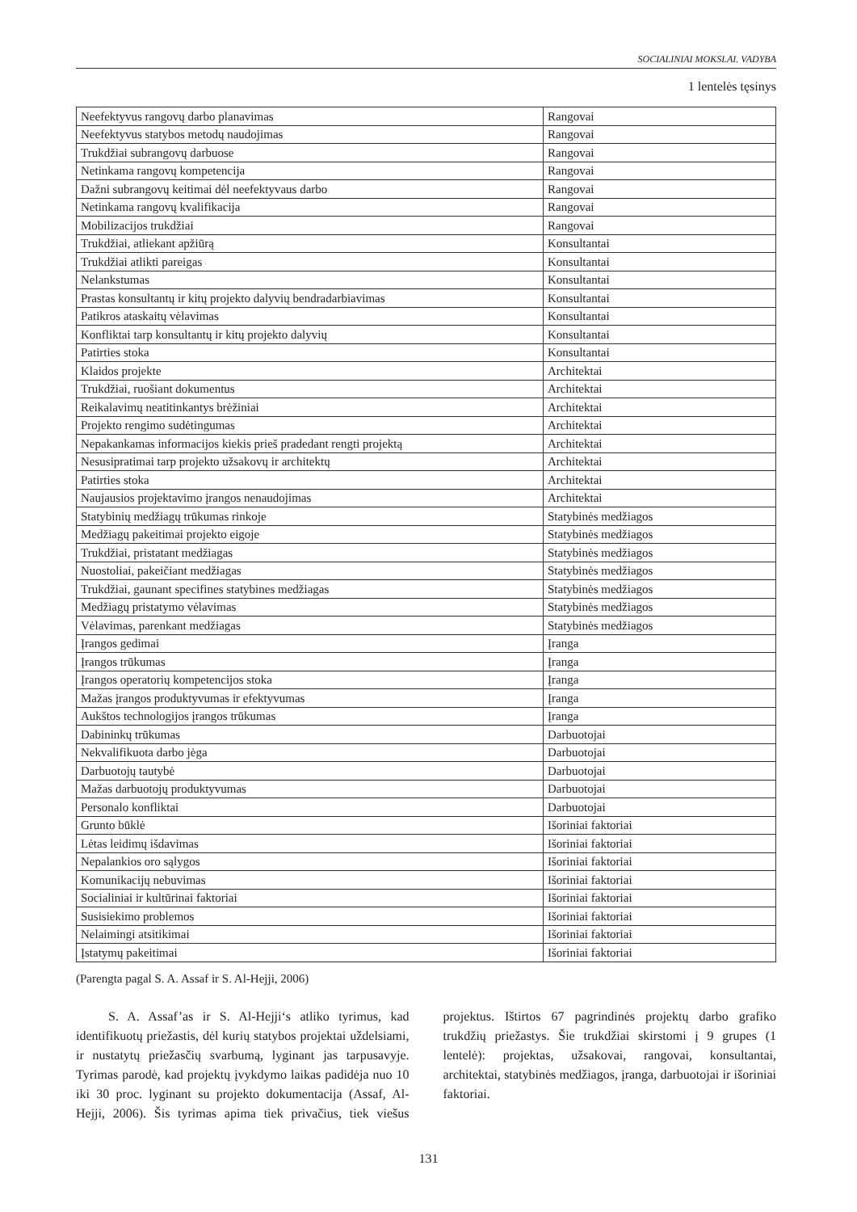SOCIALINIAI MOKSLAI. VADYBA
1 lentelės tęsinys
| Neefektyvus rangovų darbo planavimas | Rangovai |
| Neefektyvus statybos metodų naudojimas | Rangovai |
| Trukdžiai subrangovų darbuose | Rangovai |
| Netinkama rangovų kompetencija | Rangovai |
| Dažni subrangovų keitimai dėl neefektyvaus darbo | Rangovai |
| Netinkama rangovų kvalifikacija | Rangovai |
| Mobilizacijos trukdžiai | Rangovai |
| Trukdžiai, atliekant apžiūrą | Konsultantai |
| Trukdžiai atlikti pareigas | Konsultantai |
| Nelankstumas | Konsultantai |
| Prastas konsultantų ir kitų projekto dalyvių bendradarbiavimas | Konsultantai |
| Patikros ataskaitų vėlavimas | Konsultantai |
| Konfliktai tarp konsultantų ir kitų projekto dalyvių | Konsultantai |
| Patirties stoka | Konsultantai |
| Klaidos projekte | Architektai |
| Trukdžiai, ruošiant dokumentus | Architektai |
| Reikalavimų neatitinkantys brėžiniai | Architektai |
| Projekto rengimo sudėtingumas | Architektai |
| Nepakankamas informacijos kiekis prieš pradedant rengti projektą | Architektai |
| Nesusipratimai tarp projekto užsakovų ir architektų | Architektai |
| Patirties stoka | Architektai |
| Naujausios projektavimo įrangos nenaudojimas | Architektai |
| Statybinių medžiagų trūkumas rinkoje | Statybinės medžiagos |
| Medžiagų pakeitimai projekto eigoje | Statybinės medžiagos |
| Trukdžiai, pristatant medžiagas | Statybinės medžiagos |
| Nuostoliai, pakeičiant medžiagas | Statybinės medžiagos |
| Trukdžiai, gaunant specifines statybines medžiagas | Statybinės medžiagos |
| Medžiagų pristatymo vėlavimas | Statybinės medžiagos |
| Vėlavimas, parenkant medžiagas | Statybinės medžiagos |
| Įrangos gedimai | Įranga |
| Įrangos trūkumas | Įranga |
| Įrangos operatorių kompetencijos stoka | Įranga |
| Mažas įrangos produktyvumas ir efektyvumas | Įranga |
| Aukštos technologijos įrangos trūkumas | Įranga |
| Dabininkų trūkumas | Darbuotojai |
| Nekvalifikuota darbo jėga | Darbuotojai |
| Darbuotojų tautybė | Darbuotojai |
| Mažas darbuotojų produktyvumas | Darbuotojai |
| Personalo konfliktai | Darbuotojai |
| Grunto būklė | Išoriniai faktoriai |
| Lėtas leidimų išdavimas | Išoriniai faktoriai |
| Nepalankios oro sąlygos | Išoriniai faktoriai |
| Komunikacijų nebuvimas | Išoriniai faktoriai |
| Socialiniai ir kultūrinai faktoriai | Išoriniai faktoriai |
| Susisiekimo problemos | Išoriniai faktoriai |
| Nelaimingi atsitikimai | Išoriniai faktoriai |
| Įstatymų pakeitimai | Išoriniai faktoriai |
(Parengta pagal S. A. Assaf ir S. Al-Hejji, 2006)
S. A. Assaf’as ir S. Al-Hejji‘s atliko tyrimus, kad identifikuotų priežastis, dėl kurių statybos projektai uždelsiami, ir nustatytų priežasčių svarbumą, lyginant jas tarpusavyje. Tyrimas parodė, kad projektų įvykdymo laikas padidėja nuo 10 iki 30 proc. lyginant su projekto dokumentacija (Assaf, Al-Hejji, 2006). Šis tyrimas apima tiek privačius, tiek viešus projektus. Ištirtos 67 pagrindinės projektų darbo grafiko trukdžių priežastys. Šie trukdžiai skirstomi į 9 grupes (1 lentelė): projektas, užsakovai, rangovai, konsultantai, architektai, statybinės medžiagos, įranga, darbuotojai ir išoriniai faktoriai.
131